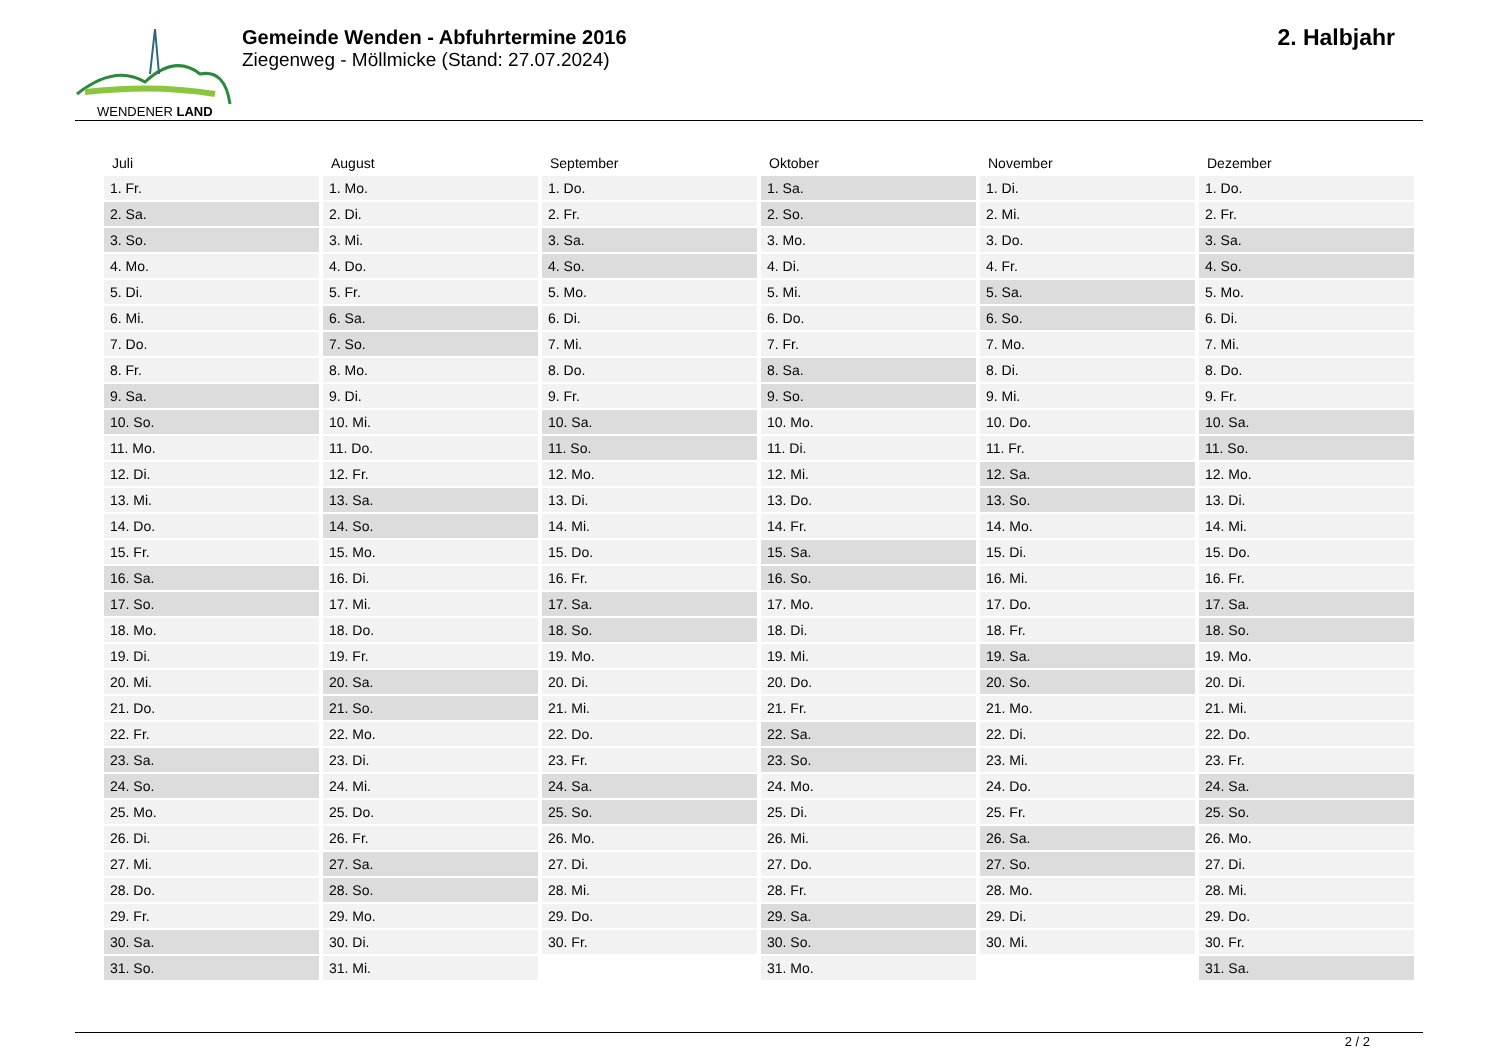WENDENER LAND
Gemeinde Wenden - Abfuhrtermine 2016
Ziegenweg - Möllmicke (Stand: 27.07.2024)
2. Halbjahr
| Juli | August | September | Oktober | November | Dezember |
| --- | --- | --- | --- | --- | --- |
| 1. Fr. | 1. Mo. | 1. Do. | 1. Sa. | 1. Di. | 1. Do. |
| 2. Sa. | 2. Di. | 2. Fr. | 2. So. | 2. Mi. | 2. Fr. |
| 3. So. | 3. Mi. | 3. Sa. | 3. Mo. | 3. Do. | 3. Sa. |
| 4. Mo. | 4. Do. | 4. So. | 4. Di. | 4. Fr. | 4. So. |
| 5. Di. | 5. Fr. | 5. Mo. | 5. Mi. | 5. Sa. | 5. Mo. |
| 6. Mi. | 6. Sa. | 6. Di. | 6. Do. | 6. So. | 6. Di. |
| 7. Do. | 7. So. | 7. Mi. | 7. Fr. | 7. Mo. | 7. Mi. |
| 8. Fr. | 8. Mo. | 8. Do. | 8. Sa. | 8. Di. | 8. Do. |
| 9. Sa. | 9. Di. | 9. Fr. | 9. So. | 9. Mi. | 9. Fr. |
| 10. So. | 10. Mi. | 10. Sa. | 10. Mo. | 10. Do. | 10. Sa. |
| 11. Mo. | 11. Do. | 11. So. | 11. Di. | 11. Fr. | 11. So. |
| 12. Di. | 12. Fr. | 12. Mo. | 12. Mi. | 12. Sa. | 12. Mo. |
| 13. Mi. | 13. Sa. | 13. Di. | 13. Do. | 13. So. | 13. Di. |
| 14. Do. | 14. So. | 14. Mi. | 14. Fr. | 14. Mo. | 14. Mi. |
| 15. Fr. | 15. Mo. | 15. Do. | 15. Sa. | 15. Di. | 15. Do. |
| 16. Sa. | 16. Di. | 16. Fr. | 16. So. | 16. Mi. | 16. Fr. |
| 17. So. | 17. Mi. | 17. Sa. | 17. Mo. | 17. Do. | 17. Sa. |
| 18. Mo. | 18. Do. | 18. So. | 18. Di. | 18. Fr. | 18. So. |
| 19. Di. | 19. Fr. | 19. Mo. | 19. Mi. | 19. Sa. | 19. Mo. |
| 20. Mi. | 20. Sa. | 20. Di. | 20. Do. | 20. So. | 20. Di. |
| 21. Do. | 21. So. | 21. Mi. | 21. Fr. | 21. Mo. | 21. Mi. |
| 22. Fr. | 22. Mo. | 22. Do. | 22. Sa. | 22. Di. | 22. Do. |
| 23. Sa. | 23. Di. | 23. Fr. | 23. So. | 23. Mi. | 23. Fr. |
| 24. So. | 24. Mi. | 24. Sa. | 24. Mo. | 24. Do. | 24. Sa. |
| 25. Mo. | 25. Do. | 25. So. | 25. Di. | 25. Fr. | 25. So. |
| 26. Di. | 26. Fr. | 26. Mo. | 26. Mi. | 26. Sa. | 26. Mo. |
| 27. Mi. | 27. Sa. | 27. Di. | 27. Do. | 27. So. | 27. Di. |
| 28. Do. | 28. So. | 28. Mi. | 28. Fr. | 28. Mo. | 28. Mi. |
| 29. Fr. | 29. Mo. | 29. Do. | 29. Sa. | 29. Di. | 29. Do. |
| 30. Sa. | 30. Di. | 30. Fr. | 30. So. | 30. Mi. | 30. Fr. |
| 31. So. | 31. Mi. | | 31. Mo. | | 31. Sa. |
2 / 2